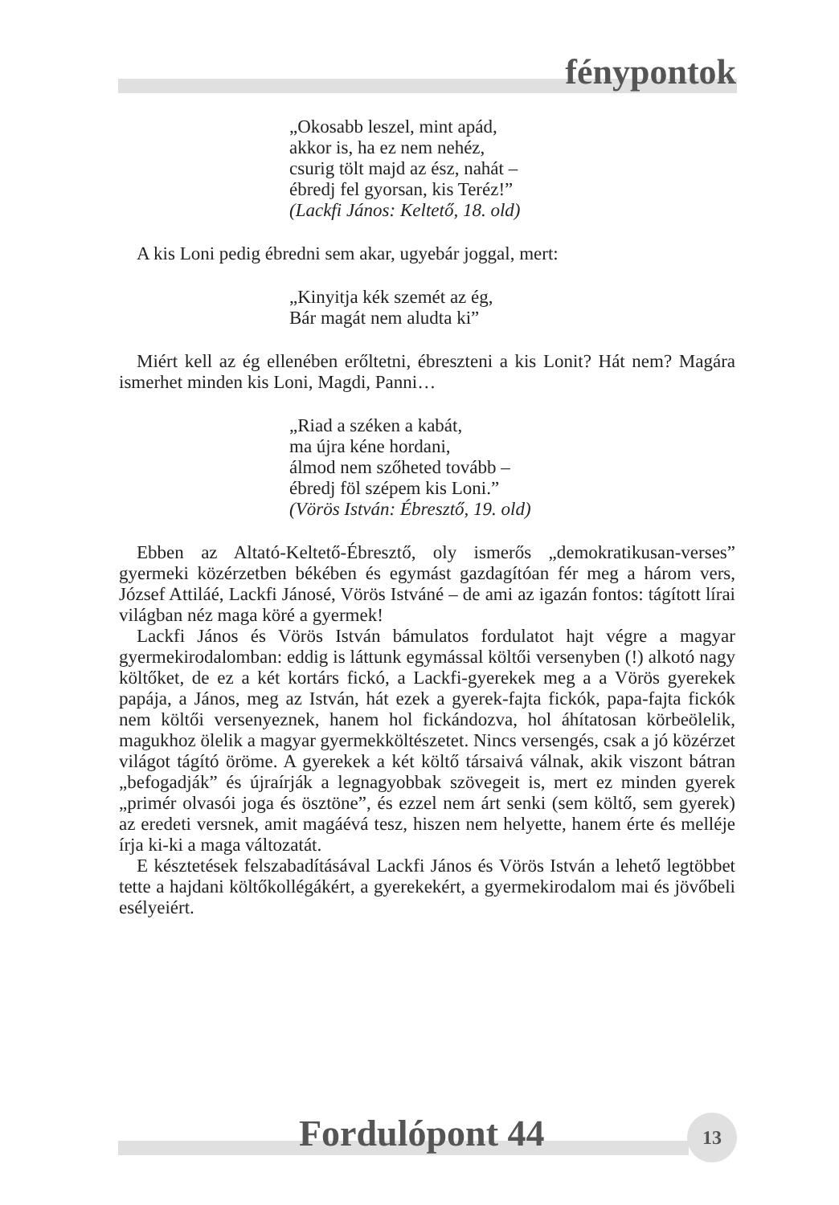fénypontok
„Okosabb leszel, mint apád,
akkor is, ha ez nem nehéz,
csurig tölt majd az ész, nahát –
ébredj fel gyorsan, kis Teréz!”
(Lackfi János: Keltető, 18. old)
A kis Loni pedig ébredni sem akar, ugyebár joggal, mert:
„Kinyitja kék szemét az ég,
Bár magát nem aludta ki”
Miért kell az ég ellenében erőltetni, ébreszteni a kis Lonit? Hát nem? Magára ismerhet minden kis Loni, Magdi, Panni…
„Riad a széken a kabát,
ma újra kéne hordani,
álmod nem szőheted tovább –
ébredj föl szépem kis Loni.”
(Vörös István: Ébresztő, 19. old)
Ebben az Altató-Keltető-Ébresztő, oly ismerős „demokratikusan-verses” gyermeki közérzetben békében és egymást gazdagítóan fér meg a három vers, József Attiláé, Lackfi Jánosé, Vörös Istváné – de ami az igazán fontos: tágított lírai világban néz maga köré a gyermek!
Lackfi János és Vörös István bámulatos fordulatot hajt végre a magyar gyermekirodalomban: eddig is láttunk egymással költői versenyben (!) alkotó nagy költőket, de ez a két kortárs fickó, a Lackfi-gyerekek meg a a Vörös gyerekek papája, a János, meg az István, hát ezek a gyerek-fajta fickók, papa-fajta fickók nem költői versenyeznek, hanem hol fickándozva, hol áhítatosan körbeölelik, magukhoz ölelik a magyar gyermekköltészetet. Nincs versengés, csak a jó közérzet világot tágító öröme. A gyerekek a két költő társaivá válnak, akik viszont bátran „befogadják” és újraírják a legnagyobbak szövegeit is, mert ez minden gyerek „primér olvasói joga és ösztöne”, és ezzel nem árt senki (sem költő, sem gyerek) az eredeti versnek, amit magáévá tesz, hiszen nem helyette, hanem érte és melléje írja ki-ki a maga változatát.
E késztetések felszabadításával Lackfi János és Vörös István a lehető legtöbbet tette a hajdani költőkollégákért, a gyerekekért, a gyermekirodalom mai és jövőbeli esélyeiért.
Fordulópont 44 13